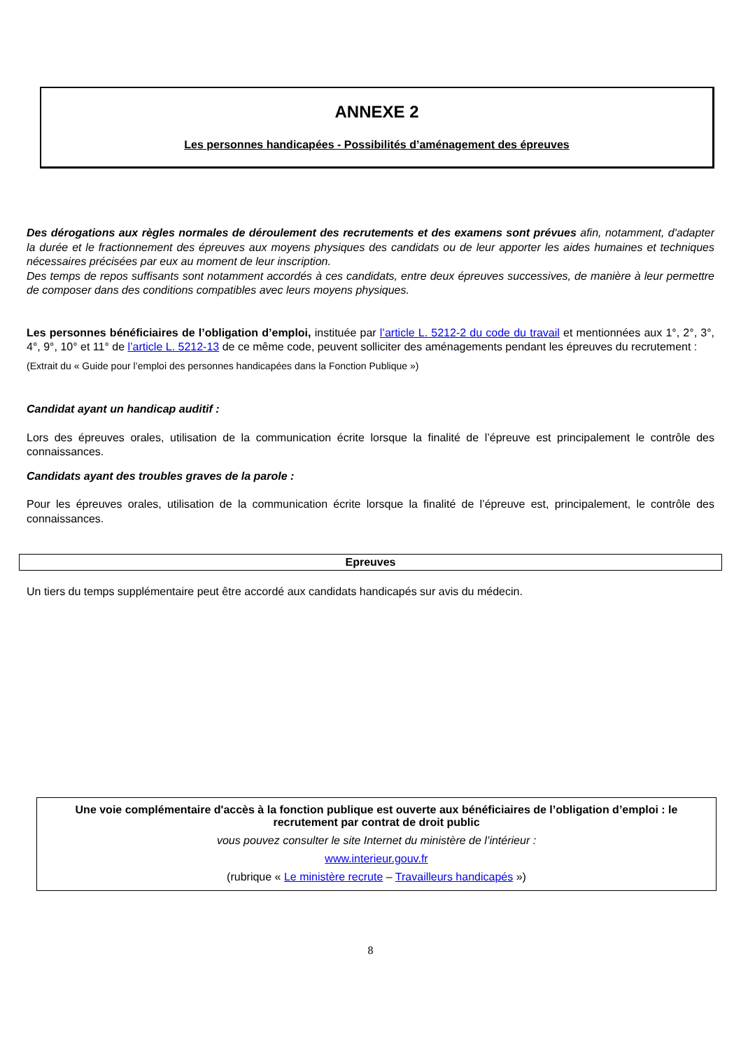ANNEXE 2
Les personnes handicapées - Possibilités d’aménagement des épreuves
Des dérogations aux règles normales de déroulement des recrutements et des examens sont prévues afin, notamment, d'adapter la durée et le fractionnement des épreuves aux moyens physiques des candidats ou de leur apporter les aides humaines et techniques nécessaires précisées par eux au moment de leur inscription.
Des temps de repos suffisants sont notamment accordés à ces candidats, entre deux épreuves successives, de manière à leur permettre de composer dans des conditions compatibles avec leurs moyens physiques.
Les personnes bénéficiaires de l’obligation d’emploi, instituée par l’article L. 5212-2 du code du travail et mentionnées aux 1°, 2°, 3°, 4°, 9°, 10° et 11° de l’article L. 5212-13 de ce même code, peuvent solliciter des aménagements pendant les épreuves du recrutement :
(Extrait du « Guide pour l’emploi des personnes handicapées dans la Fonction Publique »)
Candidat ayant un handicap auditif :
Lors des épreuves orales, utilisation de la communication écrite lorsque la finalité de l’épreuve est principalement le contrôle des connaissances.
Candidats ayant des troubles graves de la parole :
Pour les épreuves orales, utilisation de la communication écrite lorsque la finalité de l’épreuve est, principalement, le contrôle des connaissances.
Epreuves
Un tiers du temps supplémentaire peut être accordé aux candidats handicapés sur avis du médecin.
Une voie complémentaire d'accès à la fonction publique est ouverte aux bénéficiaires de l’obligation d’emploi : le recrutement par contrat de droit public
vous pouvez consulter le site Internet du ministère de l’intérieur :
www.interieur.gouv.fr
(rubrique « Le ministère recrute – Travailleurs handicapés »)
8